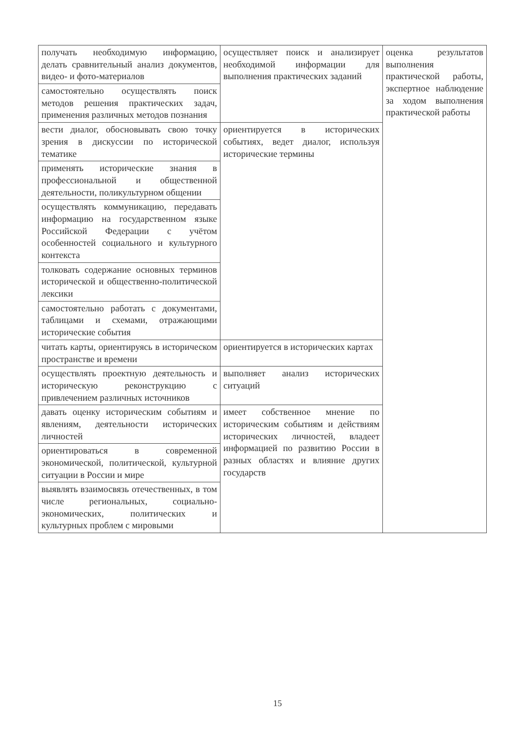| получать необходимую информацию, делать сравнительный анализ документов, видео- и фото-материалов | осуществляет поиск и анализирует необходимой информации для выполнения практических заданий | оценка результатов выполнения практической работы, экспертное наблюдение за ходом выполнения практической работы |
| самостоятельно осуществлять поиск методов решения практических задач, применения различных методов познания | | |
| вести диалог, обосновывать свою точку зрения в дискуссии по исторической тематике | ориентируется в исторических событиях, ведет диалог, используя исторические термины | |
| применять исторические знания в профессиональной и общественной деятельности, поликультурном общении | | |
| осуществлять коммуникацию, передавать информацию на государственном языке Российской Федерации с учётом особенностей социального и культурного контекста | | |
| толковать содержание основных терминов исторической и общественно-политической лексики | | |
| самостоятельно работать с документами, таблицами и схемами, отражающими исторические события | | |
| читать карты, ориентируясь в историческом пространстве и времени | ориентируется в исторических картах | |
| осуществлять проектную деятельность и историческую реконструкцию с привлечением различных источников | выполняет анализ исторических ситуаций | |
| давать оценку историческим событиям и явлениям, деятельности исторических личностей | имеет собственное мнение по историческим событиям и действиям исторических личностей, владеет информацией по развитию России в разных областях и влияние других государств | |
| ориентироваться в современной экономической, политической, культурной ситуации в России и мире | | |
| выявлять взаимосвязь отечественных, в том числе региональных, социально-экономических, политических и культурных проблем с мировыми | | |
15